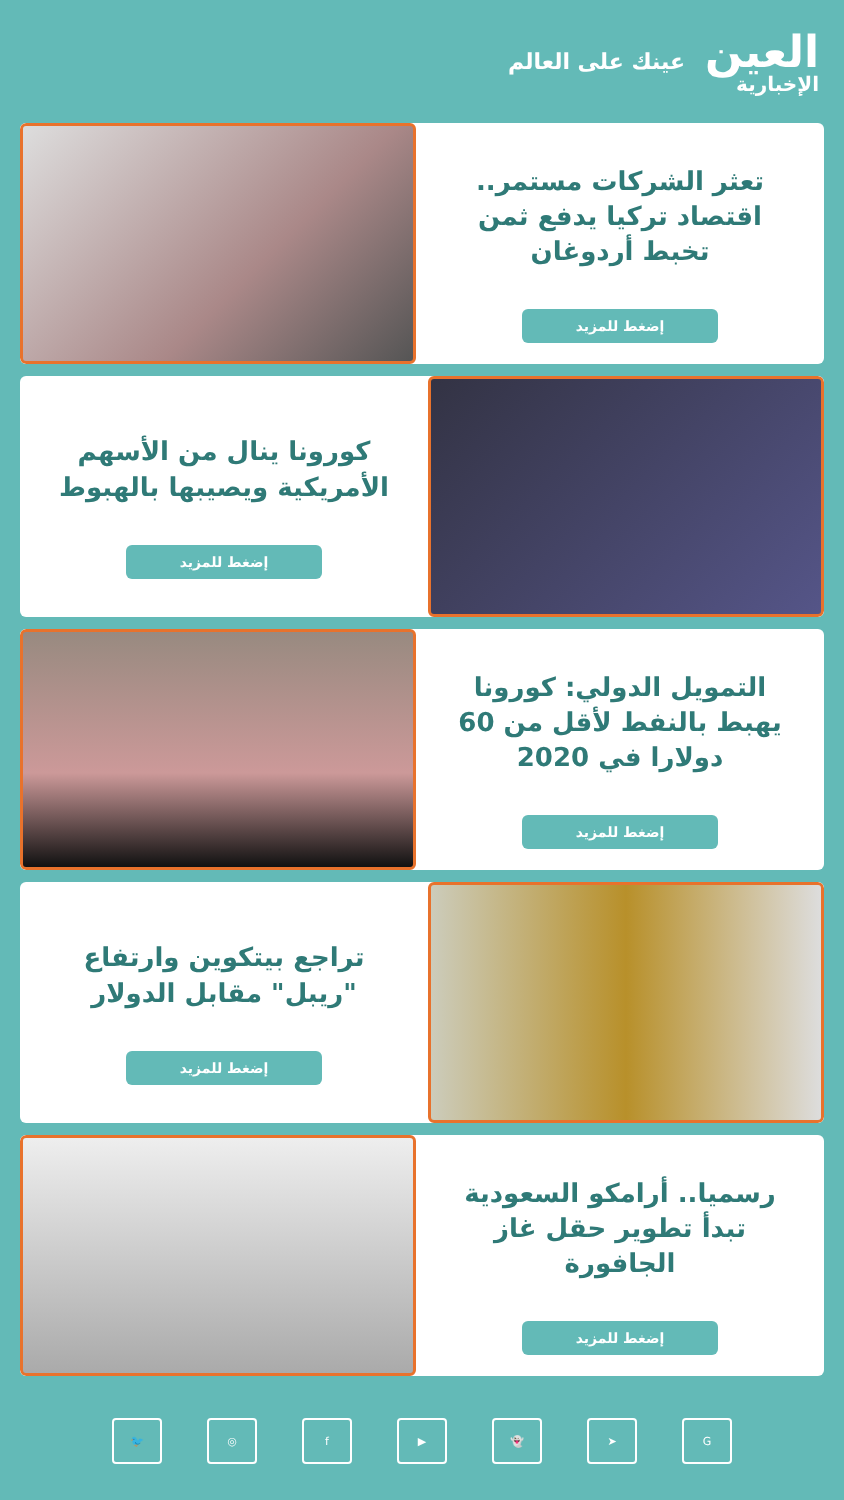العين
الإخبارية
عينك على العالم
تعثر الشركات مستمر.. اقتصاد تركيا يدفع ثمن تخبط أردوغان
إضغط للمزيد
كورونا ينال من الأسهم الأمريكية ويصيبها بالهبوط
إضغط للمزيد
التمويل الدولي: كورونا يهبط بالنفط لأقل من 60 دولارا في 2020
إضغط للمزيد
تراجع بيتكوين وارتفاع "ريبل" مقابل الدولار
إضغط للمزيد
رسميا.. أرامكو السعودية تبدأ تطوير حقل غاز الجافورة
إضغط للمزيد
🐦 ◎ f ▶ 👻 ➤ G